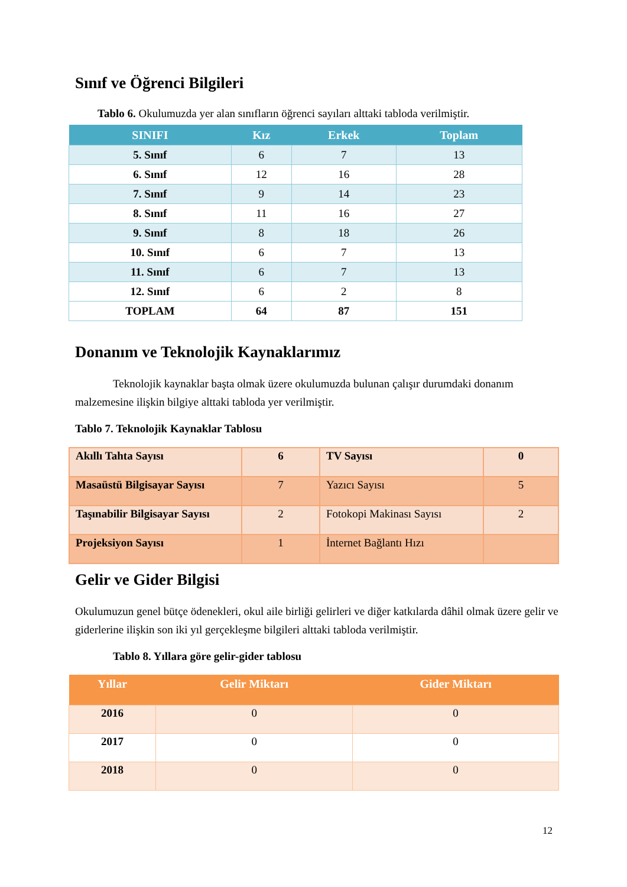Sınıf ve Öğrenci Bilgileri
Tablo 6. Okulumuzda yer alan sınıfların öğrenci sayıları alttaki tabloda verilmiştir.
| SINIFI | Kız | Erkek | Toplam |
| --- | --- | --- | --- |
| 5. Sınıf | 6 | 7 | 13 |
| 6. Sınıf | 12 | 16 | 28 |
| 7. Sınıf | 9 | 14 | 23 |
| 8. Sınıf | 11 | 16 | 27 |
| 9. Sınıf | 8 | 18 | 26 |
| 10. Sınıf | 6 | 7 | 13 |
| 11. Sınıf | 6 | 7 | 13 |
| 12. Sınıf | 6 | 2 | 8 |
| TOPLAM | 64 | 87 | 151 |
Donanım ve Teknolojik Kaynaklarımız
Teknolojik kaynaklar başta olmak üzere okulumuzda bulunan çalışır durumdaki donanım malzemesine ilişkin bilgiye alttaki tabloda yer verilmiştir.
Tablo 7. Teknolojik Kaynaklar Tablosu
| Akıllı Tahta Sayısı | 6 | TV Sayısı | 0 |
| Masaüstü Bilgisayar Sayısı | 7 | Yazıcı Sayısı | 5 |
| Taşınabilir Bilgisayar Sayısı | 2 | Fotokopi Makinası Sayısı | 2 |
| Projeksiyon Sayısı | 1 | İnternet Bağlantı Hızı | |
Gelir ve Gider Bilgisi
Okulumuzun genel bütçe ödenekleri, okul aile birliği gelirleri ve diğer katkılarda dâhil olmak üzere gelir ve giderlerine ilişkin son iki yıl gerçekleşme bilgileri alttaki tabloda verilmiştir.
Tablo 8. Yıllara göre gelir-gider tablosu
| Yıllar | Gelir Miktarı | Gider Miktarı |
| --- | --- | --- |
| 2016 | 0 | 0 |
| 2017 | 0 | 0 |
| 2018 | 0 | 0 |
12